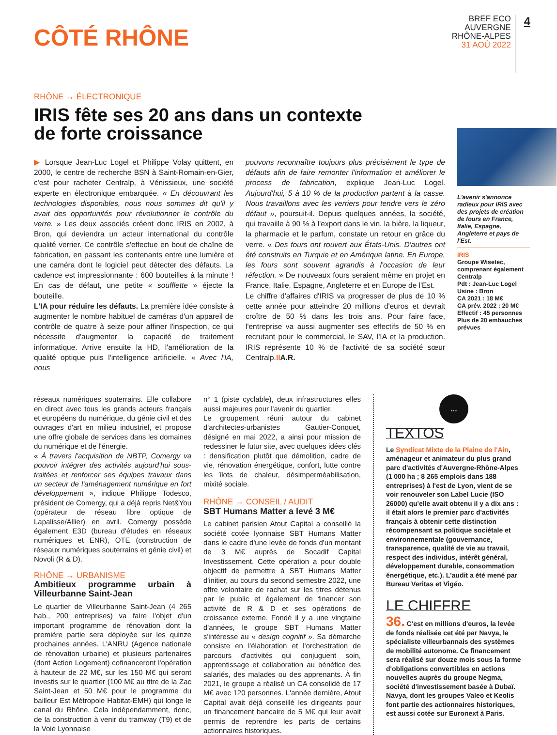CÔTÉ RHÔNE
BREF ECO
AUVERGNE
RHÔNE-ALPES
31 AOÛ 2022
4
RHÔNE → ÉLECTRONIQUE
IRIS fête ses 20 ans dans un contexte
de forte croissance
▶ Lorsque Jean-Luc Logel et Philippe Volay quittent, en 2000, le centre de recherche BSN à Saint-Romain-en-Gier, c'est pour racheter Centralp, à Vénissieux, une société experte en électronique embarquée. « En découvrant les technologies disponibles, nous nous sommes dit qu'il y avait des opportunités pour révolutionner le contrôle du verre. » Les deux associés créent donc IRIS en 2002, à Bron, qui deviendra un acteur international du contrôle qualité verrier. Ce contrôle s'effectue en bout de chaîne de fabrication, en passant les contenants entre une lumière et une caméra dont le logiciel peut détecter des défauts. La cadence est impressionnante : 600 bouteilles à la minute ! En cas de défaut, une petite « soufflette » éjecte la bouteille.
L'IA pour réduire les défauts. La première idée consiste à augmenter le nombre habituel de caméras d'un appareil de contrôle de quatre à seize pour affiner l'inspection, ce qui nécessite d'augmenter la capacité de traitement informatique. Arrive ensuite la HD, l'amélioration de la qualité optique puis l'intelligence artificielle. « Avec l'IA, nous
pouvons reconnaître toujours plus précisément le type de défauts afin de faire remonter l'information et améliorer le process de fabrication, explique Jean-Luc Logel. Aujourd'hui, 5 à 10 % de la production partent à la casse. Nous travaillons avec les verriers pour tendre vers le zéro défaut », poursuit-il. Depuis quelques années, la société, qui travaille à 90 % à l'export dans le vin, la bière, la liqueur, la pharmacie et le parfum, constate un retour en grâce du verre. « Des fours ont rouvert aux États-Unis. D'autres ont été construits en Turquie et en Amérique latine. En Europe, les fours sont souvent agrandis à l'occasion de leur réfection. » De nouveaux fours seraient même en projet en France, Italie, Espagne, Angleterre et en Europe de l'Est.
Le chiffre d'affaires d'IRIS va progresser de plus de 10 % cette année pour atteindre 20 millions d'euros et devrait croître de 50 % dans les trois ans. Pour faire face, l'entreprise va aussi augmenter ses effectifs de 50 % en recrutant pour le commercial, le SAV, l'IA et la production. IRIS représente 10 % de l'activité de sa société sœur Centralp.II A.R.
L'avenir s'annonce radieux pour IRIS avec des projets de création de fours en France, Italie, Espagne, Angleterre et pays de l'Est.
IRIS
Groupe Wisetec, comprenant également Centralp
Pdt : Jean-Luc Logel
Usine : Bron
CA 2021 : 18 M€
CA prév. 2022 : 20 M€
Effectif : 45 personnes
Plus de 20 embauches prévues
réseaux numériques souterrains. Elle collabore en direct avec tous les grands acteurs français et européens du numérique, du génie civil et des ouvrages d'art en milieu industriel, et propose une offre globale de services dans les domaines du numérique et de l'énergie.
« À travers l'acquisition de NBTP, Comergy va pouvoir intégrer des activités aujourd'hui sous-traitées et renforcer ses équipes travaux dans un secteur de l'aménagement numérique en fort développement », indique Philippe Todesco, président de Comergy, qui a déjà repris Net&You (opérateur de réseau fibre optique de Lapalisse/Allier) en avril. Comergy possède également E3D (bureau d'études en réseaux numériques et ENR), OTE (construction de réseaux numériques souterrains et génie civil) et Novoli (R & D).
RHÔNE → URBANISME
Ambitieux programme urbain à Villeurbanne Saint-Jean
Le quartier de Villeurbanne Saint-Jean (4 265 hab., 200 entreprises) va faire l'objet d'un important programme de rénovation dont la première partie sera déployée sur les quinze prochaines années. L'ANRU (Agence nationale de rénovation urbaine) et plusieurs partenaires (dont Action Logement) cofinanceront l'opération à hauteur de 22 M€, sur les 150 M€ qui seront investis sur le quartier (100 M€ au titre de la Zac Saint-Jean et 50 M€ pour le programme du bailleur Est Métropole Habitat-EMH) qui longe le canal du Rhône. Cela indépendamment, donc, de la construction à venir du tramway (T9) et de la Voie Lyonnaise
n° 1 (piste cyclable), deux infrastructures elles aussi majeures pour l'avenir du quartier.
Le groupement réuni autour du cabinet d'architectes-urbanistes Gautier-Conquet, désigné en mai 2022, a ainsi pour mission de redessiner le futur site, avec quelques idées clés : densification plutôt que démolition, cadre de vie, rénovation énergétique, confort, lutte contre les îlots de chaleur, désimperméabilisation, mixité sociale.
RHÔNE → CONSEIL / AUDIT
SBT Humans Matter a levé 3 M€
Le cabinet parisien Atout Capital a conseillé la société cotée lyonnaise SBT Humans Matter dans le cadre d'une levée de fonds d'un montant de 3 M€ auprès de Socadif Capital Investissement. Cette opération a pour double objectif de permettre à SBT Humans Matter d'initier, au cours du second semestre 2022, une offre volontaire de rachat sur les titres détenus par le public et également de financer son activité de R & D et ses opérations de croissance externe. Fondé il y a une vingtaine d'années, le groupe SBT Humans Matter s'intéresse au « design cognitif ». Sa démarche consiste en l'élaboration et l'orchestration de parcours d'activités qui conjuguent soin, apprentissage et collaboration au bénéfice des salariés, des malades ou des apprenants. À fin 2021, le groupe a réalisé un CA consolidé de 17 M€ avec 120 personnes. L'année dernière, Atout Capital avait déjà conseillé les dirigeants pour un financement bancaire de 5 M€ qui leur avait permis de reprendre les parts de certains actionnaires historiques.
…
TEXTOS
Le Syndicat Mixte de la Plaine de l'Ain, aménageur et animateur du plus grand parc d'activités d'Auvergne-Rhône-Alpes (1 000 ha ; 8 265 emplois dans 188 entreprises) à l'est de Lyon, vient de se voir renouveler son Label Lucie (ISO 26000) qu'elle avait obtenu il y a dix ans : il était alors le premier parc d'activités français à obtenir cette distinction récompensant sa politique sociétale et environnementale (gouvernance, transparence, qualité de vie au travail, respect des individus, intérêt général, développement durable, consommation énergétique, etc.). L'audit a été mené par Bureau Veritas et Vigéo.
LE CHIFFRE
36. C'est en millions d'euros, la levée de fonds réalisée cet été par Navya, le spécialiste villeurbannais des systèmes de mobilité autonome. Ce financement sera réalisé sur douze mois sous la forme d'obligations convertibles en actions nouvelles auprès du groupe Negma, société d'investissement basée à Dubaï. Navya, dont les groupes Valeo et Keolis font partie des actionnaires historiques, est aussi cotée sur Euronext à Paris.